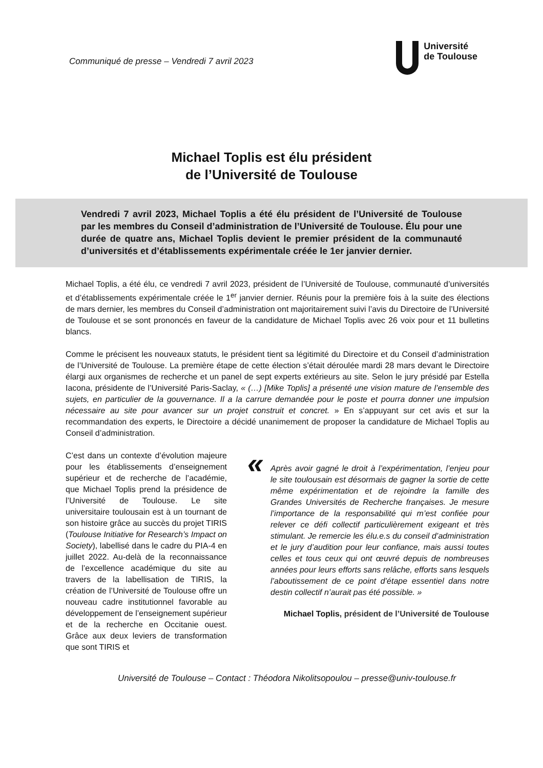Communiqué de presse – Vendredi 7 avril 2023
Université
de Toulouse
Michael Toplis est élu président
de l’Université de Toulouse
Vendredi 7 avril 2023, Michael Toplis a été élu président de l’Université de Toulouse par les membres du Conseil d’administration de l’Université de Toulouse. Élu pour une durée de quatre ans, Michael Toplis devient le premier président de la communauté d’universités et d’établissements expérimentale créée le 1er janvier dernier.
Michael Toplis, a été élu, ce vendredi 7 avril 2023, président de l’Université de Toulouse, communauté d’universités et d’établissements expérimentale créée le 1<sup>er</sup> janvier dernier. Réunis pour la première fois à la suite des élections de mars dernier, les membres du Conseil d’administration ont majoritairement suivi l’avis du Directoire de l’Université de Toulouse et se sont prononcés en faveur de la candidature de Michael Toplis avec 26 voix pour et 11 bulletins blancs.
Comme le précisent les nouveaux statuts, le président tient sa légitimité du Directoire et du Conseil d’administration de l’Université de Toulouse. La première étape de cette élection s’était déroulée mardi 28 mars devant le Directoire élargi aux organismes de recherche et un panel de sept experts extérieurs au site. Selon le jury présidé par Estella Iacona, présidente de l’Université Paris-Saclay, « (…) [Mike Toplis] a présenté une vision mature de l’ensemble des sujets, en particulier de la gouvernance. Il a la carrure demandée pour le poste et pourra donner une impulsion nécessaire au site pour avancer sur un projet construit et concret. » En s’appuyant sur cet avis et sur la recommandation des experts, le Directoire a décidé unanimement de proposer la candidature de Michael Toplis au Conseil d’administration.
C’est dans un contexte d’évolution majeure pour les établissements d’enseignement supérieur et de recherche de l’académie, que Michael Toplis prend la présidence de l’Université de Toulouse. Le site universitaire toulousain est à un tournant de son histoire grâce au succès du projet TIRIS (Toulouse Initiative for Research’s Impact on Society), labellisé dans le cadre du PIA-4 en juillet 2022. Au-delà de la reconnaissance de l’excellence académique du site au travers de la labellisation de TIRIS, la création de l’Université de Toulouse offre un nouveau cadre institutionnel favorable au développement de l’enseignement supérieur et de la recherche en Occitanie ouest. Grâce aux deux leviers de transformation que sont TIRIS et
« Après avoir gagné le droit à l’expérimentation, l’enjeu pour le site toulousain est désormais de gagner la sortie de cette même expérimentation et de rejoindre la famille des Grandes Universités de Recherche françaises. Je mesure l’importance de la responsabilité qui m’est confiée pour relever ce défi collectif particulièrement exigeant et très stimulant. Je remercie les élu.e.s du conseil d’administration et le jury d’audition pour leur confiance, mais aussi toutes celles et tous ceux qui ont œuvré depuis de nombreuses années pour leurs efforts sans relâche, efforts sans lesquels l’aboutissement de ce point d’étape essentiel dans notre destin collectif n’aurait pas été possible. »
Michael Toplis, président de l’Université de Toulouse
Université de Toulouse – Contact : Théodora Nikolitsopoulou – presse@univ-toulouse.fr